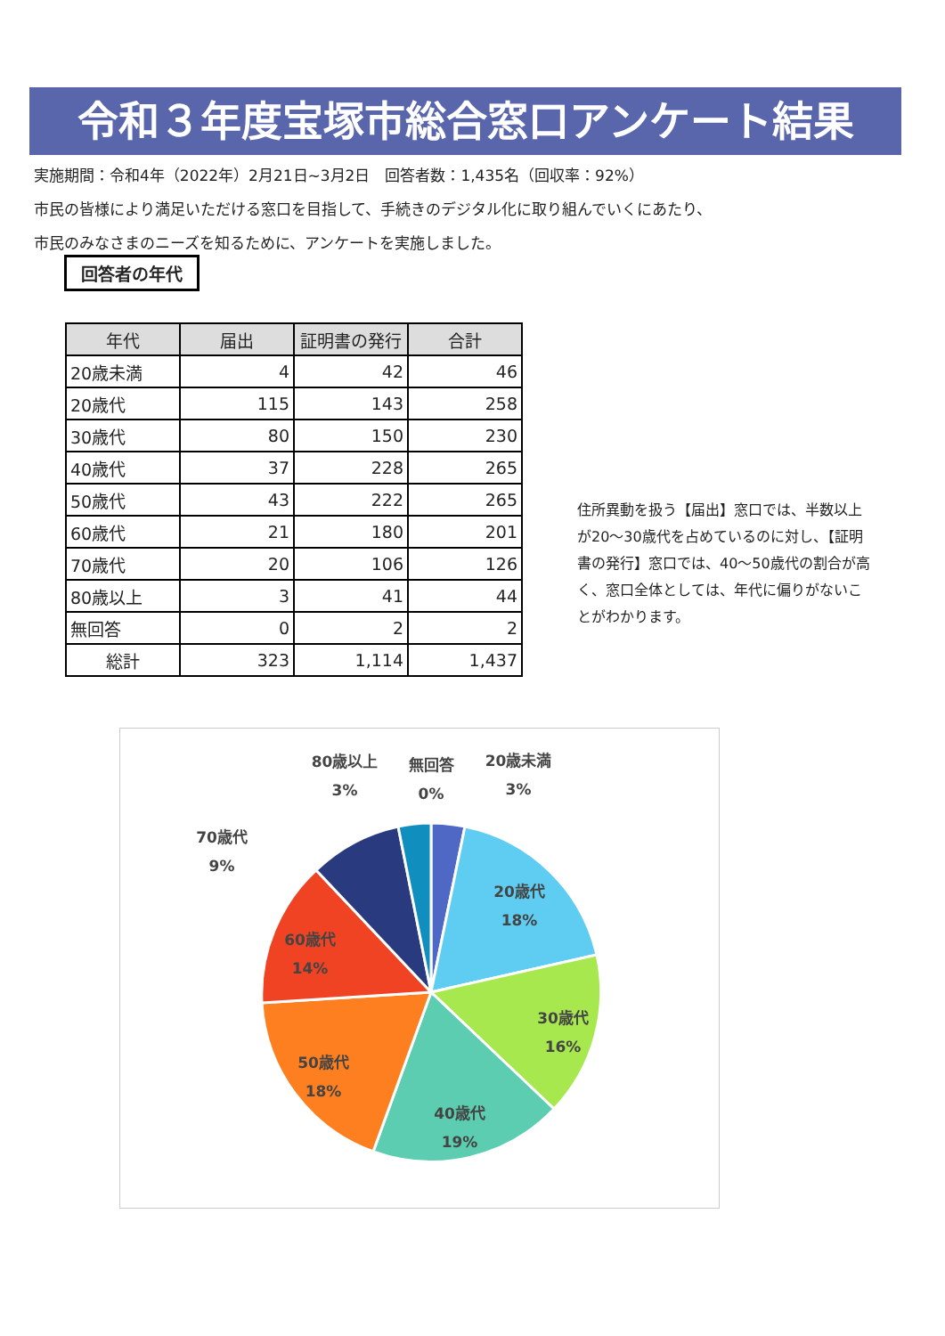令和３年度宝塚市総合窓口アンケート結果
実施期間：令和4年（2022年）2月21日~3月2日　回答者数：1,435名（回収率：92%）
市民の皆様により満足いただける窓口を目指して、手続きのデジタル化に取り組んでいくにあたり、
市民のみなさまのニーズを知るために、アンケートを実施しました。
回答者の年代
| 年代 | 届出 | 証明書の発行 | 合計 |
| --- | --- | --- | --- |
| 20歳未満 | 4 | 42 | 46 |
| 20歳代 | 115 | 143 | 258 |
| 30歳代 | 80 | 150 | 230 |
| 40歳代 | 37 | 228 | 265 |
| 50歳代 | 43 | 222 | 265 |
| 60歳代 | 21 | 180 | 201 |
| 70歳代 | 20 | 106 | 126 |
| 80歳以上 | 3 | 41 | 44 |
| 無回答 | 0 | 2 | 2 |
| 総計 | 323 | 1,114 | 1,437 |
住所異動を扱う【届出】窓口では、半数以上が20～30歳代を占めているのに対し、【証明書の発行】窓口では、40～50歳代の割合が高く、窓口全体としては、年代に偏りがないことがわかります。
20歳代
18%
30歳代
16%
40歳代
19%
50歳代
18%
60歳代
14%
70歳代
9%
80歳以上
3%
無回答
0%
20歳未満
3%